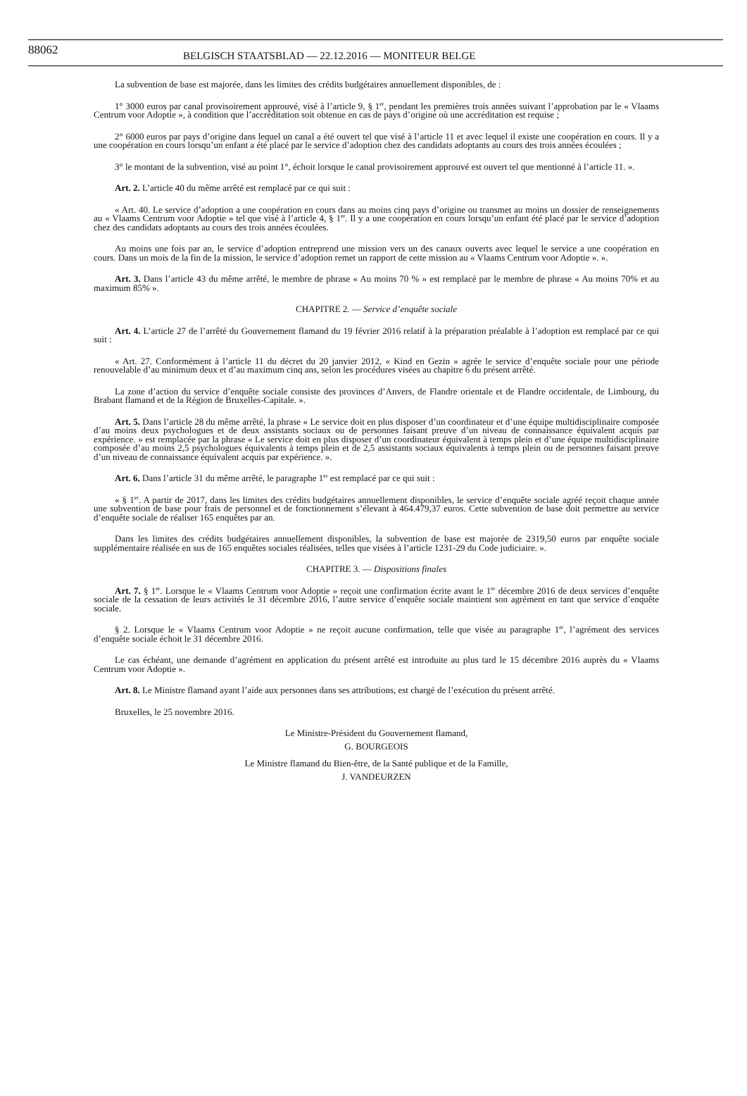88062 BELGISCH STAATSBLAD — 22.12.2016 — MONITEUR BELGE
La subvention de base est majorée, dans les limites des crédits budgétaires annuellement disponibles, de :
1° 3000 euros par canal provisoirement approuvé, visé à l’article 9, § 1<sup>er</sup>, pendant les premières trois années suivant l’approbation par le « Vlaams Centrum voor Adoptie », à condition que l’accréditation soit obtenue en cas de pays d’origine où une accréditation est requise ;
2° 6000 euros par pays d’origine dans lequel un canal a été ouvert tel que visé à l’article 11 et avec lequel il existe une coopération en cours. Il y a une coopération en cours lorsqu’un enfant a été placé par le service d’adoption chez des candidats adoptants au cours des trois années écoulées ;
3° le montant de la subvention, visé au point 1°, échoit lorsque le canal provisoirement approuvé est ouvert tel que mentionné à l’article 11. ».
Art. 2. L’article 40 du même arrêté est remplacé par ce qui suit :
« Art. 40. Le service d’adoption a une coopération en cours dans au moins cinq pays d’origine ou transmet au moins un dossier de renseignements au « Vlaams Centrum voor Adoptie » tel que visé à l’article 4, § 1<sup>er</sup>. Il y a une coopération en cours lorsqu’un enfant été placé par le service d’adoption chez des candidats adoptants au cours des trois années écoulées.
Au moins une fois par an, le service d’adoption entreprend une mission vers un des canaux ouverts avec lequel le service a une coopération en cours. Dans un mois de la fin de la mission, le service d’adoption remet un rapport de cette mission au « Vlaams Centrum voor Adoptie ». ».
Art. 3. Dans l’article 43 du même arrêté, le membre de phrase « Au moins 70 % » est remplacé par le membre de phrase « Au moins 70% et au maximum 85% ».
CHAPITRE 2. — Service d’enquête sociale
Art. 4. L’article 27 de l’arrêté du Gouvernement flamand du 19 février 2016 relatif à la préparation préalable à l’adoption est remplacé par ce qui suit :
« Art. 27. Conformément à l’article 11 du décret du 20 janvier 2012, « Kind en Gezin » agrée le service d’enquête sociale pour une période renouvelable d’au minimum deux et d’au maximum cinq ans, selon les procédures visées au chapitre 6 du présent arrêté.
La zone d’action du service d’enquête sociale consiste des provinces d’Anvers, de Flandre orientale et de Flandre occidentale, de Limbourg, du Brabant flamand et de la Région de Bruxelles-Capitale. ».
Art. 5. Dans l’article 28 du même arrêté, la phrase « Le service doit en plus disposer d’un coordinateur et d’une équipe multidisciplinaire composée d’au moins deux psychologues et de deux assistants sociaux ou de personnes faisant preuve d’un niveau de connaissance équivalent acquis par expérience. » est remplacée par la phrase « Le service doit en plus disposer d’un coordinateur équivalent à temps plein et d’une équipe multidisciplinaire composée d’au moins 2,5 psychologues équivalents à temps plein et de 2,5 assistants sociaux équivalents à temps plein ou de personnes faisant preuve d’un niveau de connaissance équivalent acquis par expérience. ».
Art. 6. Dans l’article 31 du même arrêté, le paragraphe 1<sup>er</sup> est remplacé par ce qui suit :
« § 1<sup>er</sup>. A partir de 2017, dans les limites des crédits budgétaires annuellement disponibles, le service d’enquête sociale agréé reçoit chaque année une subvention de base pour frais de personnel et de fonctionnement s’élevant à 464.479,37 euros. Cette subvention de base doit permettre au service d’enquête sociale de réaliser 165 enquêtes par an.
Dans les limites des crédits budgétaires annuellement disponibles, la subvention de base est majorée de 2319,50 euros par enquête sociale supplémentaire réalisée en sus de 165 enquêtes sociales réalisées, telles que visées à l’article 1231-29 du Code judiciaire. ».
CHAPITRE 3. — Dispositions finales
Art. 7. § 1<sup>er</sup>. Lorsque le « Vlaams Centrum voor Adoptie » reçoit une confirmation écrite avant le 1<sup>er</sup> décembre 2016 de deux services d’enquête sociale de la cessation de leurs activités le 31 décembre 2016, l’autre service d’enquête sociale maintient son agrément en tant que service d’enquête sociale.
§ 2. Lorsque le « Vlaams Centrum voor Adoptie » ne reçoit aucune confirmation, telle que visée au paragraphe 1<sup>er</sup>, l’agrément des services d’enquête sociale échoit le 31 décembre 2016.
Le cas échéant, une demande d’agrément en application du présent arrêté est introduite au plus tard le 15 décembre 2016 auprès du « Vlaams Centrum voor Adoptie ».
Art. 8. Le Ministre flamand ayant l’aide aux personnes dans ses attributions, est chargé de l’exécution du présent arrêté.
Bruxelles, le 25 novembre 2016.
Le Ministre-Président du Gouvernement flamand,
G. BOURGEOIS
Le Ministre flamand du Bien-être, de la Santé publique et de la Famille,
J. VANDEURZEN